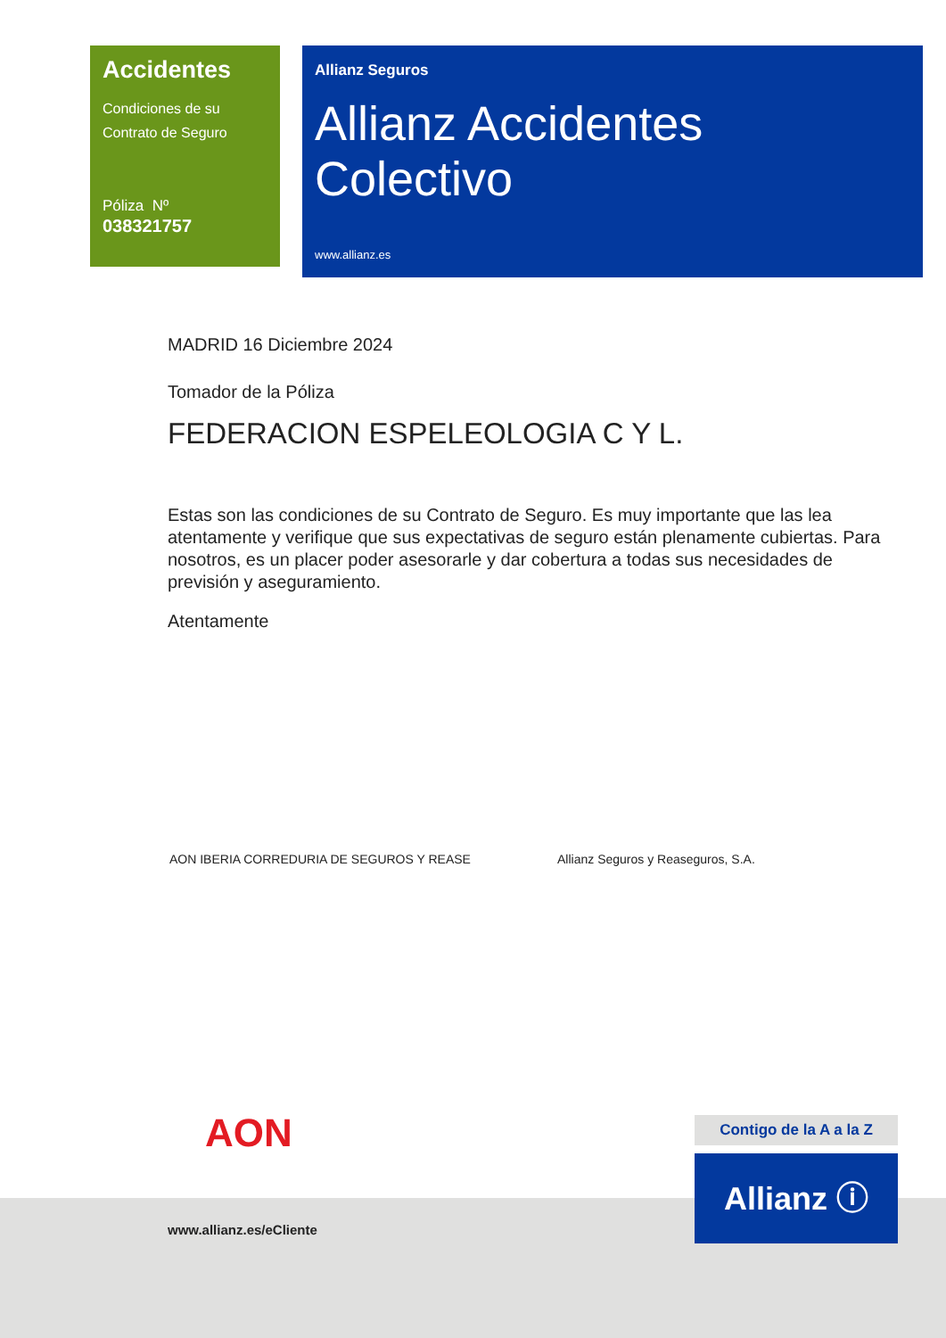Accidentes
Condiciones de su
Contrato de Seguro
Póliza Nº
038321757
Allianz Seguros
Allianz Accidentes Colectivo
www.allianz.es
MADRID 16 Diciembre 2024
Tomador de la Póliza
FEDERACION ESPELEOLOGIA C Y L.
Estas son las condiciones de su Contrato de Seguro. Es muy importante que las lea atentamente y verifique que sus expectativas de seguro están plenamente cubiertas. Para nosotros, es un placer poder asesorarle y dar cobertura a todas sus necesidades de previsión y aseguramiento.
Atentamente
AON IBERIA CORREDURIA DE SEGUROS Y REASE Allianz Seguros y Reaseguros, S.A.
AON
www.allianz.es/eCliente
Contigo de la A a la Z
Allianz ⓘ